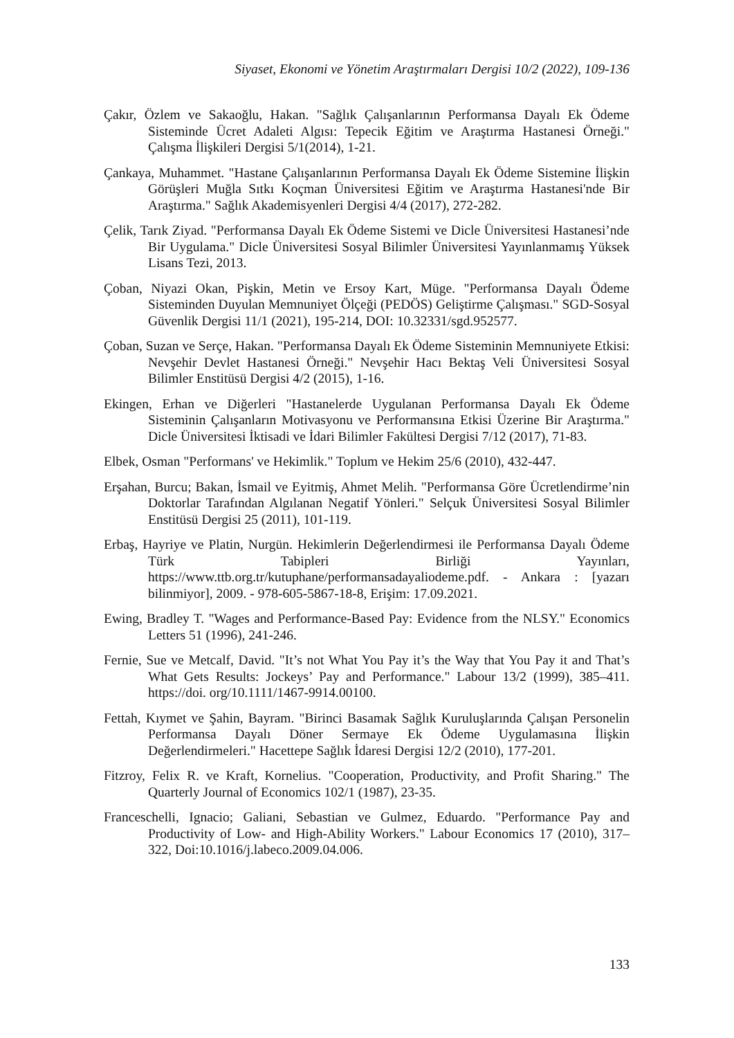Siyaset, Ekonomi ve Yönetim Araştırmaları Dergisi 10/2 (2022), 109-136
Çakır, Özlem ve Sakaoğlu, Hakan. "Sağlık Çalışanlarının Performansa Dayalı Ek Ödeme Sisteminde Ücret Adaleti Algısı: Tepecik Eğitim ve Araştırma Hastanesi Örneği." Çalışma İlişkileri Dergisi 5/1(2014), 1-21.
Çankaya, Muhammet. "Hastane Çalışanlarının Performansa Dayalı Ek Ödeme Sistemine İlişkin Görüşleri Muğla Sıtkı Koçman Üniversitesi Eğitim ve Araştırma Hastanesi'nde Bir Araştırma." Sağlık Akademisyenleri Dergisi 4/4 (2017), 272-282.
Çelik, Tarık Ziyad. "Performansa Dayalı Ek Ödeme Sistemi ve Dicle Üniversitesi Hastanesi’nde Bir Uygulama." Dicle Üniversitesi Sosyal Bilimler Üniversitesi Yayınlanmamış Yüksek Lisans Tezi, 2013.
Çoban, Niyazi Okan, Pişkin, Metin ve Ersoy Kart, Müge. "Performansa Dayalı Ödeme Sisteminden Duyulan Memnuniyet Ölçeği (PEDÖS) Geliştirme Çalışması." SGD-Sosyal Güvenlik Dergisi 11/1 (2021), 195-214, DOI: 10.32331/sgd.952577.
Çoban, Suzan ve Serçe, Hakan. "Performansa Dayalı Ek Ödeme Sisteminin Memnuniyete Etkisi: Nevşehir Devlet Hastanesi Örneği." Nevşehir Hacı Bektaş Veli Üniversitesi Sosyal Bilimler Enstitüsü Dergisi 4/2 (2015), 1-16.
Ekingen, Erhan ve Diğerleri "Hastanelerde Uygulanan Performansa Dayalı Ek Ödeme Sisteminin Çalışanların Motivasyonu ve Performansına Etkisi Üzerine Bir Araştırma." Dicle Üniversitesi İktisadi ve İdari Bilimler Fakültesi Dergisi 7/12 (2017), 71-83.
Elbek, Osman "Performans' ve Hekimlik." Toplum ve Hekim 25/6 (2010), 432-447.
Erşahan, Burcu; Bakan, İsmail ve Eyitmiş, Ahmet Melih. "Performansa Göre Ücretlendirme’nin Doktorlar Tarafından Algılanan Negatif Yönleri." Selçuk Üniversitesi Sosyal Bilimler Enstitüsü Dergisi 25 (2011), 101-119.
Erbaş, Hayriye ve Platin, Nurgün. Hekimlerin Değerlendirmesi ile Performansa Dayalı Ödeme Türk Tabipleri Birliği Yayınları, https://www.ttb.org.tr/kutuphane/performansadayaliodeme.pdf. - Ankara : [yazarı bilinmiyor], 2009. - 978-605-5867-18-8, Erişim: 17.09.2021.
Ewing, Bradley T. "Wages and Performance-Based Pay: Evidence from the NLSY." Economics Letters 51 (1996), 241-246.
Fernie, Sue ve Metcalf, David. "It’s not What You Pay it’s the Way that You Pay it and That’s What Gets Results: Jockeys’ Pay and Performance." Labour 13/2 (1999), 385–411. https://doi. org/10.1111/1467-9914.00100.
Fettah, Kıymet ve Şahin, Bayram. "Birinci Basamak Sağlık Kuruluşlarında Çalışan Personelin Performansa Dayalı Döner Sermaye Ek Ödeme Uygulamasına İlişkin Değerlendirmeleri." Hacettepe Sağlık İdaresi Dergisi 12/2 (2010), 177-201.
Fitzroy, Felix R. ve Kraft, Kornelius. "Cooperation, Productivity, and Profit Sharing." The Quarterly Journal of Economics 102/1 (1987), 23-35.
Franceschelli, Ignacio; Galiani, Sebastian ve Gulmez, Eduardo. "Performance Pay and Productivity of Low- and High-Ability Workers." Labour Economics 17 (2010), 317–322, Doi:10.1016/j.labeco.2009.04.006.
133